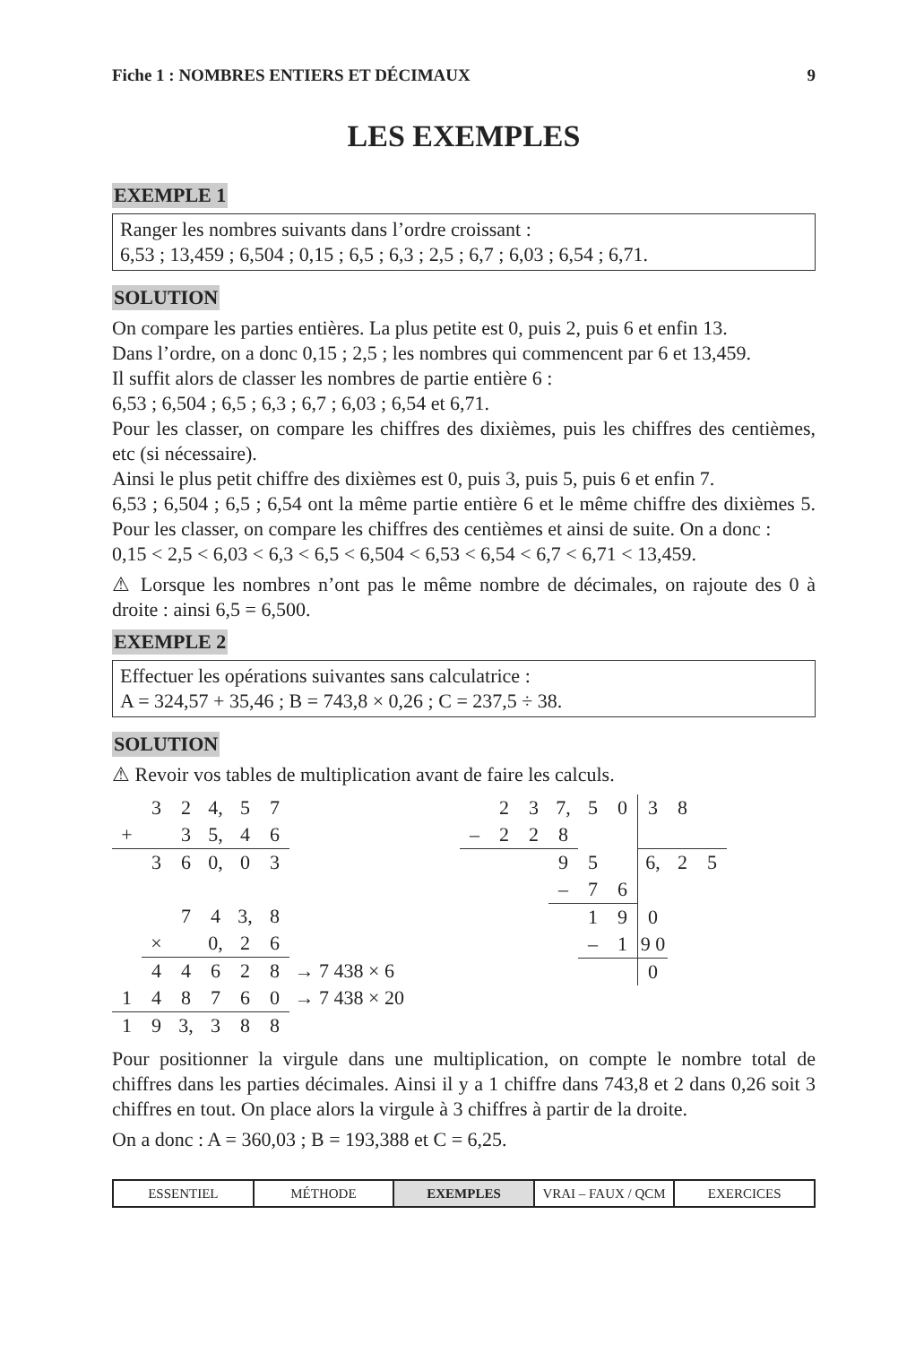Fiche 1 : NOMBRES ENTIERS ET DÉCIMAUX 9
LES EXEMPLES
EXEMPLE 1
Ranger les nombres suivants dans l’ordre croissant :
6,53 ; 13,459 ; 6,504 ; 0,15 ; 6,5 ; 6,3 ; 2,5 ; 6,7 ; 6,03 ; 6,54 ; 6,71.
SOLUTION
On compare les parties entières. La plus petite est 0, puis 2, puis 6 et enfin 13.
Dans l’ordre, on a donc 0,15 ; 2,5 ; les nombres qui commencent par 6 et 13,459.
Il suffit alors de classer les nombres de partie entière 6 :
6,53 ; 6,504 ; 6,5 ; 6,3 ; 6,7 ; 6,03 ; 6,54 et 6,71.
Pour les classer, on compare les chiffres des dixièmes, puis les chiffres des centièmes, etc (si nécessaire).
Ainsi le plus petit chiffre des dixièmes est 0, puis 3, puis 5, puis 6 et enfin 7.
6,53 ; 6,504 ; 6,5 ; 6,54 ont la même partie entière 6 et le même chiffre des dixièmes 5. Pour les classer, on compare les chiffres des centièmes et ainsi de suite. On a donc :
0,15 < 2,5 < 6,03 < 6,3 < 6,5 < 6,504 < 6,53 < 6,54 < 6,7 < 6,71 < 13,459.
⚠ Lorsque les nombres n’ont pas le même nombre de décimales, on rajoute des 0 à droite : ainsi 6,5 = 6,500.
EXEMPLE 2
Effectuer les opérations suivantes sans calculatrice :
A = 324,57 + 35,46 ; B = 743,8 × 0,26 ; C = 237,5 ÷ 38.
SOLUTION
⚠ Revoir vos tables de multiplication avant de faire les calculs.
| | 3 | 2 | 4, | 5 | 7 | |
| + | | 3 | 5, | 4 | 6 | |
| | 3 | 6 | 0, | 0 | 3 | |
| | | 7 | 4 | 3, | 8 | |
| | × | | 0, | 2 | 6 | |
| | 4 | 4 | 6 | 2 | 8 | → 7 438 × 6 |
| 1 | 4 | 8 | 7 | 6 | 0 | → 7 438 × 20 |
| 1 | 9 | 3, | 3 | 8 | 8 | |
| | 2 | 3 | 7, | 5 | 0 | 3 | 8 | |
| – | 2 | 2 | 8 | | | | | |
| | | | 9 | 5 | | 6, | 2 | 5 |
| | | | – | 7 | 6 | | | |
| | | | | 1 | 9 | 0 | | |
| | | | | – | 1 | 9 0 | | |
| | | | | | | 0 | | |
Pour positionner la virgule dans une multiplication, on compte le nombre total de chiffres dans les parties décimales. Ainsi il y a 1 chiffre dans 743,8 et 2 dans 0,26 soit 3 chiffres en tout. On place alors la virgule à 3 chiffres à partir de la droite.
On a donc : A = 360,03 ; B = 193,388 et C = 6,25.
ESSENTIEL MÉTHODE EXEMPLES VRAI – FAUX / QCM EXERCICES